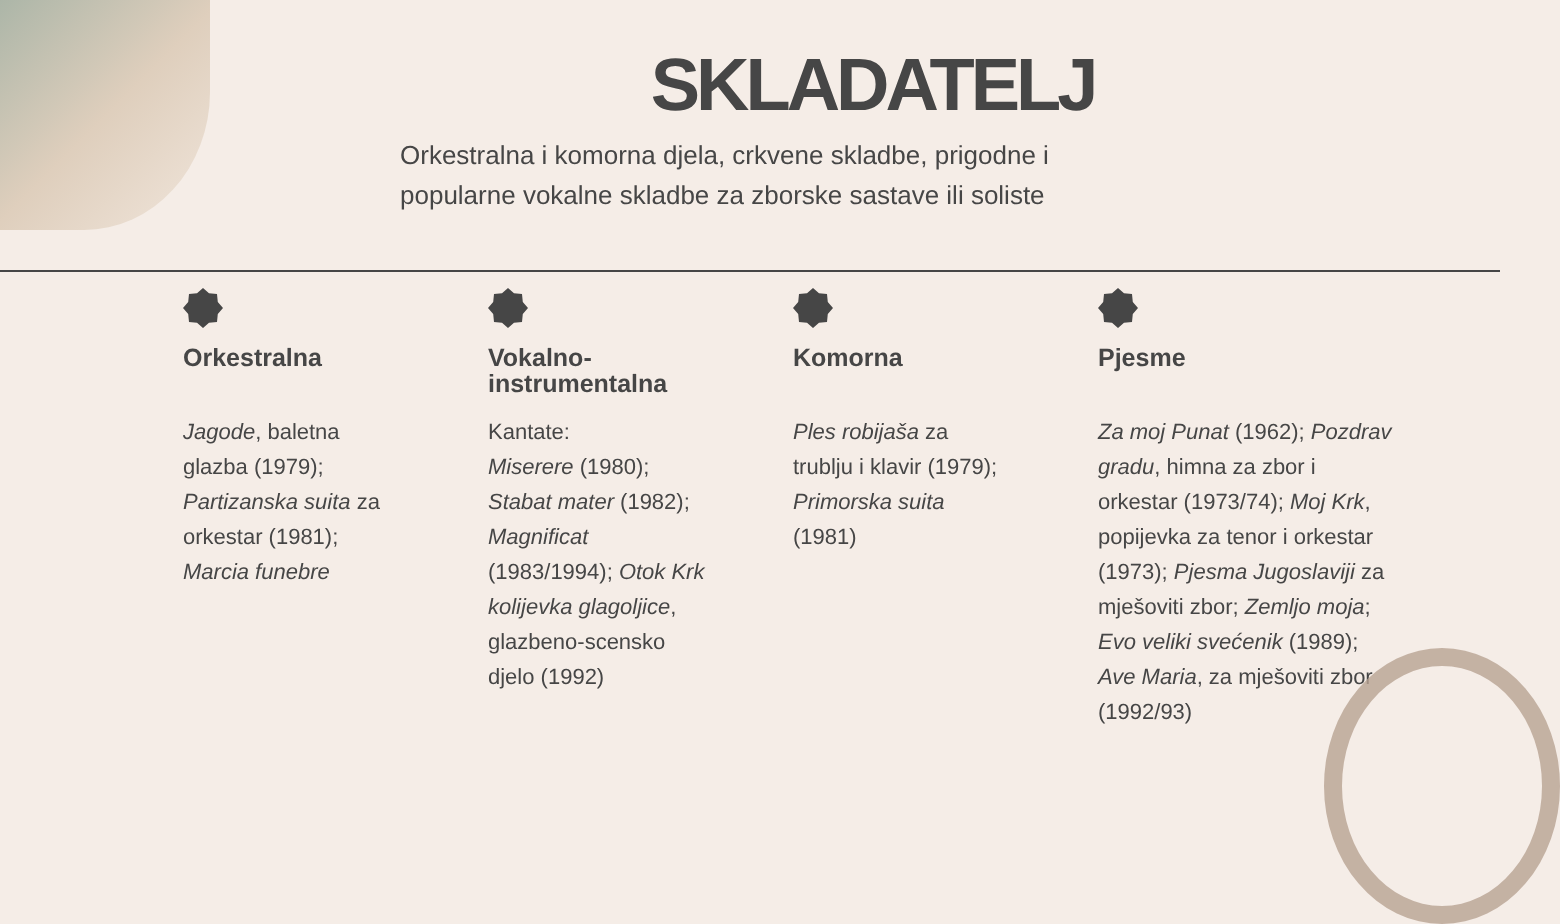SKLADATELJ
Orkestralna i komorna djela, crkvene skladbe, prigodne i popularne vokalne skladbe za zborske sastave ili soliste
Orkestralna
Jagode, baletna glazba (1979); Partizanska suita za orkestar (1981); Marcia funebre
Vokalno-
instrumentalna
Kantate:
Miserere (1980); Stabat mater (1982); Magnificat (1983/1994); Otok Krk kolijevka glagoljice, glazbeno-scensko djelo (1992)
Komorna
Ples robijaša za trublju i klavir (1979); Primorska suita (1981)
Pjesme
Za moj Punat (1962); Pozdrav gradu, himna za zbor i orkestar (1973/74); Moj Krk, popijevka za tenor i orkestar (1973); Pjesma Jugoslaviji za mješoviti zbor; Zemljo moja; Evo veliki svećenik (1989); Ave Maria, za mješoviti zbor (1992/93)